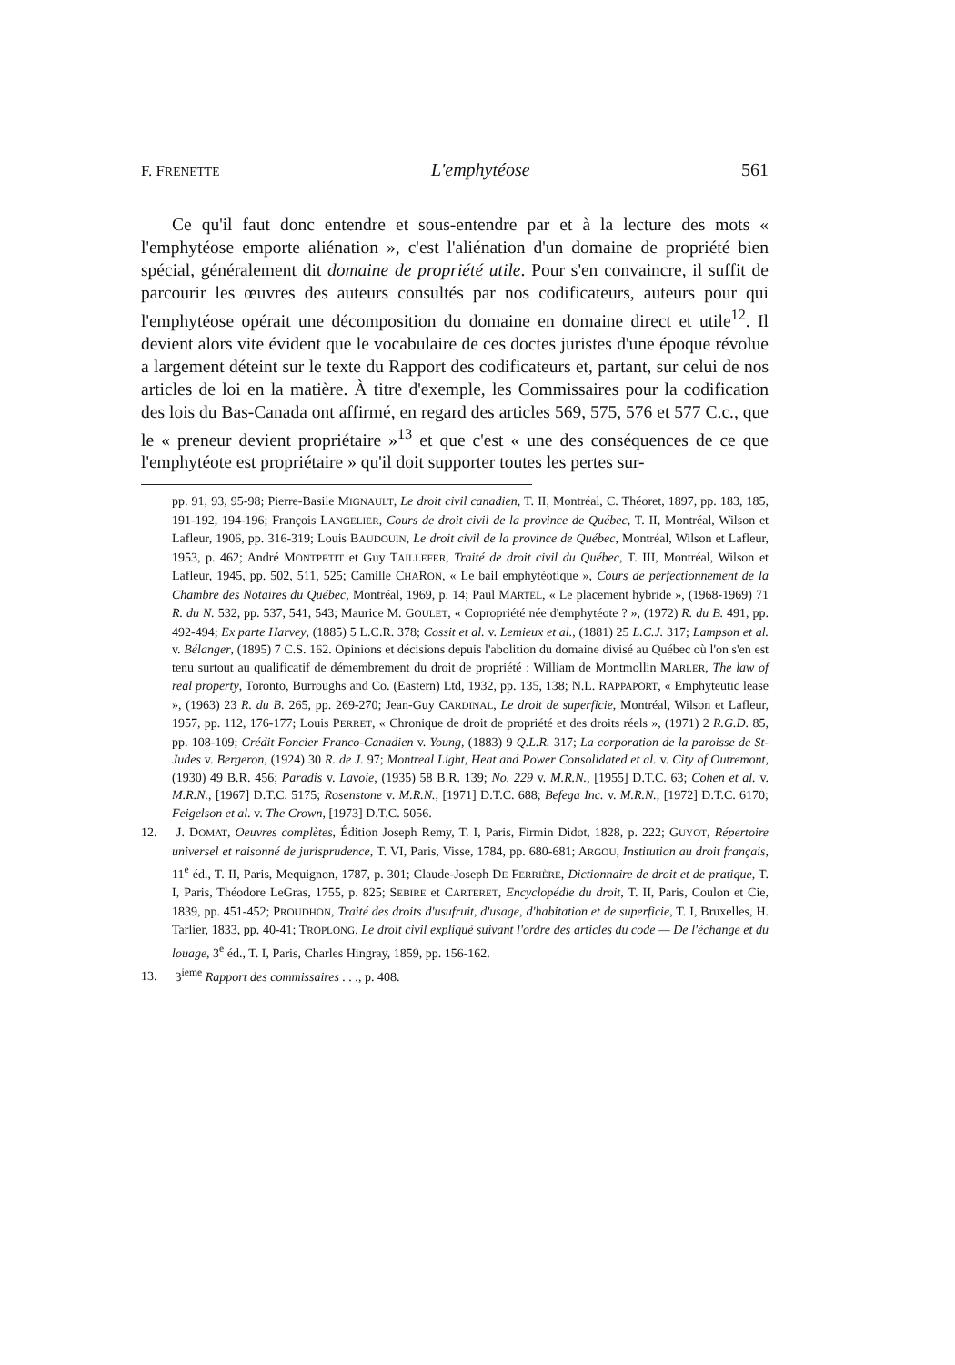F. FRENETTE L'emphytéose 561
Ce qu'il faut donc entendre et sous-entendre par et à la lecture des mots « l'emphytéose emporte aliénation », c'est l'aliénation d'un domaine de propriété bien spécial, généralement dit domaine de propriété utile. Pour s'en convaincre, il suffit de parcourir les œuvres des auteurs consultés par nos codificateurs, auteurs pour qui l'emphytéose opérait une décomposition du domaine en domaine direct et utile<sup>12</sup>. Il devient alors vite évident que le vocabulaire de ces doctes juristes d'une époque révolue a largement déteint sur le texte du Rapport des codificateurs et, partant, sur celui de nos articles de loi en la matière. À titre d'exemple, les Commissaires pour la codification des lois du Bas-Canada ont affirmé, en regard des articles 569, 575, 576 et 577 C.c., que le « preneur devient propriétaire »<sup>13</sup> et que c'est « une des conséquences de ce que l'emphytéote est propriétaire » qu'il doit supporter toutes les pertes sur-
pp. 91, 93, 95-98; Pierre-Basile MIGNAULT, Le droit civil canadien, T. II, Montréal, C. Théoret, 1897, pp. 183, 185, 191-192, 194-196; François LANGELIER, Cours de droit civil de la province de Québec, T. II, Montréal, Wilson et Lafleur, 1906, pp. 316-319; Louis BAUDOUIN, Le droit civil de la province de Québec, Montréal, Wilson et Lafleur, 1953, p. 462; André MONTPETIT et Guy TAILLEFER, Traité de droit civil du Québec, T. III, Montréal, Wilson et Lafleur, 1945, pp. 502, 511, 525; Camille CHARON, « Le bail emphytéotique », Cours de perfectionnement de la Chambre des Notaires du Québec, Montréal, 1969, p. 14; Paul MARTEL, « Le placement hybride », (1968-1969) 71 R. du N. 532, pp. 537, 541, 543; Maurice M. GOULET, « Copropriété née d'emphytéote ? », (1972) R. du B. 491, pp. 492-494; Ex parte Harvey, (1885) 5 L.C.R. 378; Cossit et al. v. Lemieux et al., (1881) 25 L.C.J. 317; Lampson et al. v. Bélanger, (1895) 7 C.S. 162. Opinions et décisions depuis l'abolition du domaine divisé au Québec où l'on s'en est tenu surtout au qualificatif de démembrement du droit de propriété : William de Montmollin MARLER, The law of real property, Toronto, Burroughs and Co. (Eastern) Ltd, 1932, pp. 135, 138; N.L. RAPPAPORT, « Emphyteutic lease », (1963) 23 R. du B. 265, pp. 269-270; Jean-Guy CARDINAL, Le droit de superficie, Montréal, Wilson et Lafleur, 1957, pp. 112, 176-177; Louis PERRET, « Chronique de droit de propriété et des droits réels », (1971) 2 R.G.D. 85, pp. 108-109; Crédit Foncier Franco-Canadien v. Young, (1883) 9 Q.L.R. 317; La corporation de la paroisse de St-Judes v. Bergeron, (1924) 30 R. de J. 97; Montreal Light, Heat and Power Consolidated et al. v. City of Outremont, (1930) 49 B.R. 456; Paradis v. Lavoie, (1935) 58 B.R. 139; No. 229 v. M.R.N., [1955] D.T.C. 63; Cohen et al. v. M.R.N., [1967] D.T.C. 5175; Rosenstone v. M.R.N., [1971] D.T.C. 688; Befega Inc. v. M.R.N., [1972] D.T.C. 6170; Feigelson et al. v. The Crown, [1973] D.T.C. 5056.
12. J. DOMAT, Oeuvres complètes, Édition Joseph Remy, T. I, Paris, Firmin Didot, 1828, p. 222; GUYOT, Répertoire universel et raisonné de jurisprudence, T. VI, Paris, Visse, 1784, pp. 680-681; ARGOU, Institution au droit français, 11<sup>e</sup> éd., T. II, Paris, Mequignon, 1787, p. 301; Claude-Joseph DE FERRIÈRE, Dictionnaire de droit et de pratique, T. I, Paris, Théodore LeGras, 1755, p. 825; SEBIRE et CARTERET, Encyclopédie du droit, T. II, Paris, Coulon et Cie, 1839, pp. 451-452; PROUDHON, Traité des droits d'usufruit, d'usage, d'habitation et de superficie, T. I, Bruxelles, H. Tarlier, 1833, pp. 40-41; TROPLONG, Le droit civil expliqué suivant l'ordre des articles du code — De l'échange et du louage, 3<sup>e</sup> éd., T. I, Paris, Charles Hingray, 1859, pp. 156-162.
13. 3<sup>ieme</sup> Rapport des commissaires . . ., p. 408.